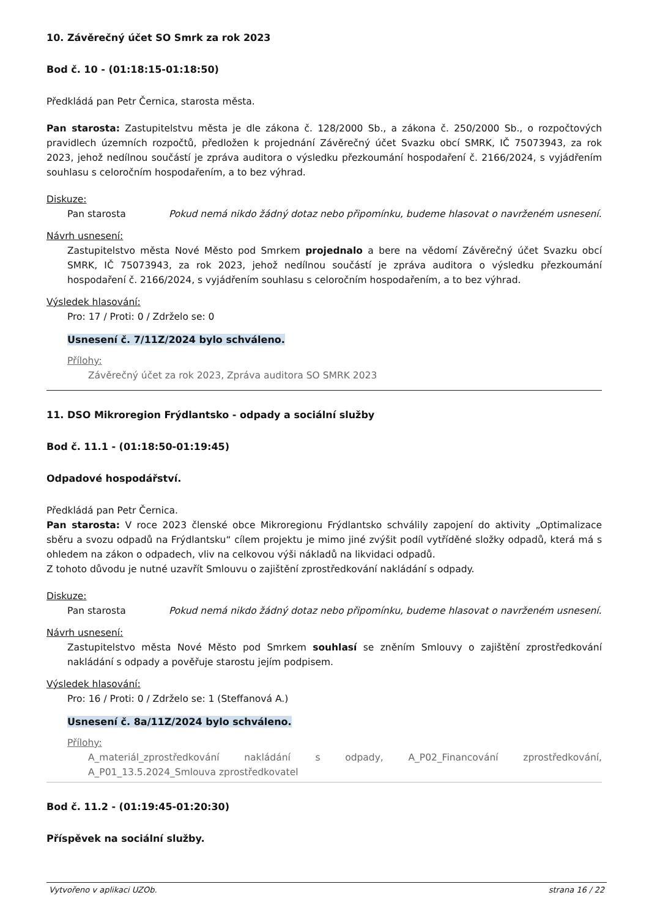10. Závěrečný účet SO Smrk za rok 2023
Bod č. 10 - (01:18:15-01:18:50)
Předkládá pan Petr Černica, starosta města.
Pan starosta: Zastupitelstvu města je dle zákona č. 128/2000 Sb., a zákona č. 250/2000 Sb., o rozpočtových pravidlech územních rozpočtů, předložen k projednání Závěrečný účet Svazku obcí SMRK, IČ 75073943, za rok 2023, jehož nedílnou součástí je zpráva auditora o výsledku přezkoumání hospodaření č. 2166/2024, s vyjádřením souhlasu s celoročním hospodařením, a to bez výhrad.
Diskuze:
Pan starosta Pokud nemá nikdo žádný dotaz nebo připomínku, budeme hlasovat o navrženém usnesení.
Návrh usnesení:
Zastupitelstvo města Nové Město pod Smrkem projednalo a bere na vědomí Závěrečný účet Svazku obcí SMRK, IČ 75073943, za rok 2023, jehož nedílnou součástí je zpráva auditora o výsledku přezkoumání hospodaření č. 2166/2024, s vyjádřením souhlasu s celoročním hospodařením, a to bez výhrad.
Výsledek hlasování:
Pro: 17 / Proti: 0 / Zdrželo se: 0
Usnesení č. 7/11Z/2024 bylo schváleno.
Přílohy:
Závěrečný účet za rok 2023, Zpráva auditora SO SMRK 2023
11. DSO Mikroregion Frýdlantsko - odpady a sociální služby
Bod č. 11.1 - (01:18:50-01:19:45)
Odpadové hospodářství.
Předkládá pan Petr Černica.
Pan starosta: V roce 2023 členské obce Mikroregionu Frýdlantsko schválily zapojení do aktivity „Optimalizace sběru a svozu odpadů na Frýdlantsku“ cílem projektu je mimo jiné zvýšit podíl vytříděné složky odpadů, která má s ohledem na zákon o odpadech, vliv na celkovou výši nákladů na likvidaci odpadů.
Z tohoto důvodu je nutné uzavřít Smlouvu o zajištění zprostředkování nakládání s odpady.
Diskuze:
Pan starosta Pokud nemá nikdo žádný dotaz nebo připomínku, budeme hlasovat o navrženém usnesení.
Návrh usnesení:
Zastupitelstvo města Nové Město pod Smrkem souhlasí se zněním Smlouvy o zajištění zprostředkování nakládání s odpady a pověřuje starostu jejím podpisem.
Výsledek hlasování:
Pro: 16 / Proti: 0 / Zdrželo se: 1 (Steffanová A.)
Usnesení č. 8a/11Z/2024 bylo schváleno.
Přílohy:
A_materiál_zprostředkování nakládání s odpady, A_P02_Financování zprostředkování, A_P01_13.5.2024_Smlouva zprostředkovatel
Bod č. 11.2 - (01:19:45-01:20:30)
Příspěvek na sociální služby.
Vytvořeno v aplikaci UZOb. strana 16 / 22